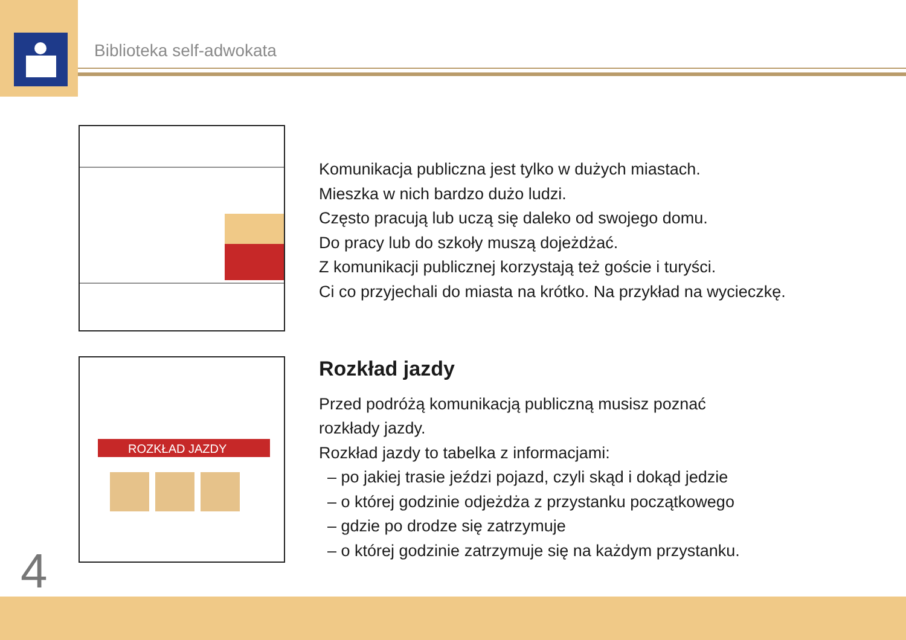Biblioteka self-adwokata
Komunikacja publiczna jest tylko w dużych miastach.
Mieszka w nich bardzo dużo ludzi.
Często pracują lub uczą się daleko od swojego domu.
Do pracy lub do szkoły muszą dojeżdżać.
Z komunikacji publicznej korzystają też goście i turyści.
Ci co przyjechali do miasta na krótko. Na przykład na wycieczkę.
ROZKŁAD JAZDY
Rozkład jazdy
Przed podróżą komunikacją publiczną musisz poznać
rozkłady jazdy.
Rozkład jazdy to tabelka z informacjami:
– po jakiej trasie jeździ pojazd, czyli skąd i dokąd jedzie
– o której godzinie odjeżdża z przystanku początkowego
– gdzie po drodze się zatrzymuje
– o której godzinie zatrzymuje się na każdym przystanku.
4